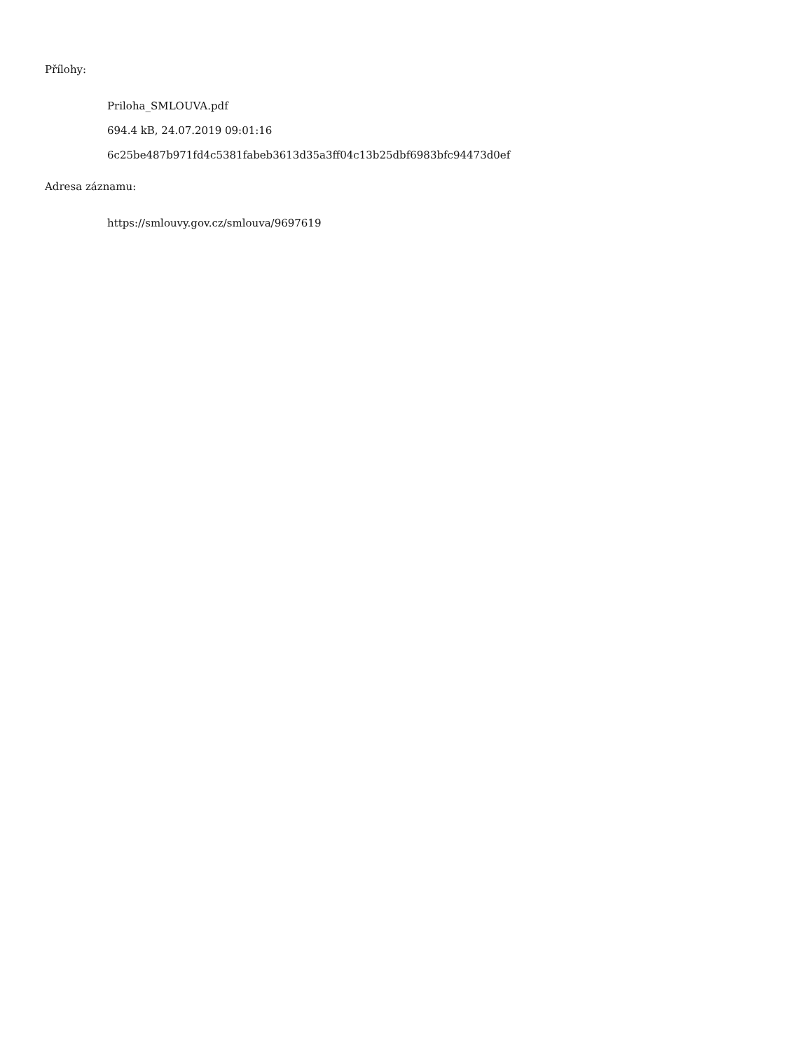Přílohy:
Priloha_SMLOUVA.pdf
694.4 kB, 24.07.2019 09:01:16
6c25be487b971fd4c5381fabeb3613d35a3ff04c13b25dbf6983bfc94473d0ef
Adresa záznamu:
https://smlouvy.gov.cz/smlouva/9697619